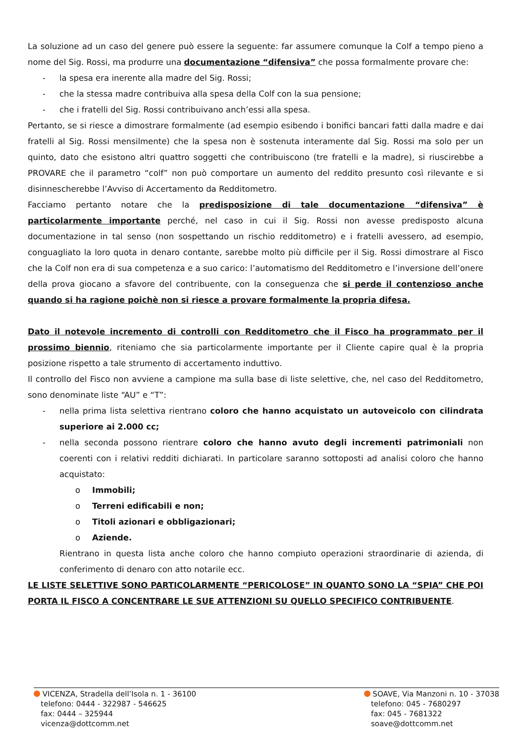La soluzione ad un caso del genere può essere la seguente: far assumere comunque la Colf a tempo pieno a nome del Sig. Rossi, ma produrre una documentazione “difensiva” che possa formalmente provare che:
- la spesa era inerente alla madre del Sig. Rossi;
- che la stessa madre contribuiva alla spesa della Colf con la sua pensione;
- che i fratelli del Sig. Rossi contribuivano anch’essi alla spesa.
Pertanto, se si riesce a dimostrare formalmente (ad esempio esibendo i bonifici bancari fatti dalla madre e dai fratelli al Sig. Rossi mensilmente) che la spesa non è sostenuta interamente dal Sig. Rossi ma solo per un quinto, dato che esistono altri quattro soggetti che contribuiscono (tre fratelli e la madre), si riuscirebbe a PROVARE che il parametro “colf” non può comportare un aumento del reddito presunto così rilevante e si disinnescherebbe l’Avviso di Accertamento da Redditometro.
Facciamo pertanto notare che la predisposizione di tale documentazione “difensiva” è particolarmente importante perché, nel caso in cui il Sig. Rossi non avesse predisposto alcuna documentazione in tal senso (non sospettando un rischio redditometro) e i fratelli avessero, ad esempio, conguagliato la loro quota in denaro contante, sarebbe molto più difficile per il Sig. Rossi dimostrare al Fisco che la Colf non era di sua competenza e a suo carico: l’automatismo del Redditometro e l’inversione dell’onere della prova giocano a sfavore del contribuente, con la conseguenza che si perde il contenzioso anche quando si ha ragione poichè non si riesce a provare formalmente la propria difesa.
Dato il notevole incremento di controlli con Redditometro che il Fisco ha programmato per il prossimo biennio, riteniamo che sia particolarmente importante per il Cliente capire qual è la propria posizione rispetto a tale strumento di accertamento induttivo.
Il controllo del Fisco non avviene a campione ma sulla base di liste selettive, che, nel caso del Redditometro, sono denominate liste “AU” e “T”:
- nella prima lista selettiva rientrano coloro che hanno acquistato un autoveicolo con cilindrata superiore ai 2.000 cc;
- nella seconda possono rientrare coloro che hanno avuto degli incrementi patrimoniali non coerenti con i relativi redditi dichiarati. In particolare saranno sottoposti ad analisi coloro che hanno acquistato:
o Immobili;
o Terreni edificabili e non;
o Titoli azionari e obbligazionari;
o Aziende.
Rientrano in questa lista anche coloro che hanno compiuto operazioni straordinarie di azienda, di conferimento di denaro con atto notarile ecc.
LE LISTE SELETTIVE SONO PARTICOLARMENTE “PERICOLOSE” IN QUANTO SONO LA “SPIA” CHE POI PORTA IL FISCO A CONCENTRARE LE SUE ATTENZIONI SU QUELLO SPECIFICO CONTRIBUENTE.
VICENZA, Stradella dell’Isola n. 1 - 36100
telefono: 0444 - 322987 - 546625
fax: 0444 – 325944
vicenza@dottcomm.net
SOAVE, Via Manzoni n. 10 - 37038
telefono: 045 - 7680297
fax: 045 - 7681322
soave@dottcomm.net